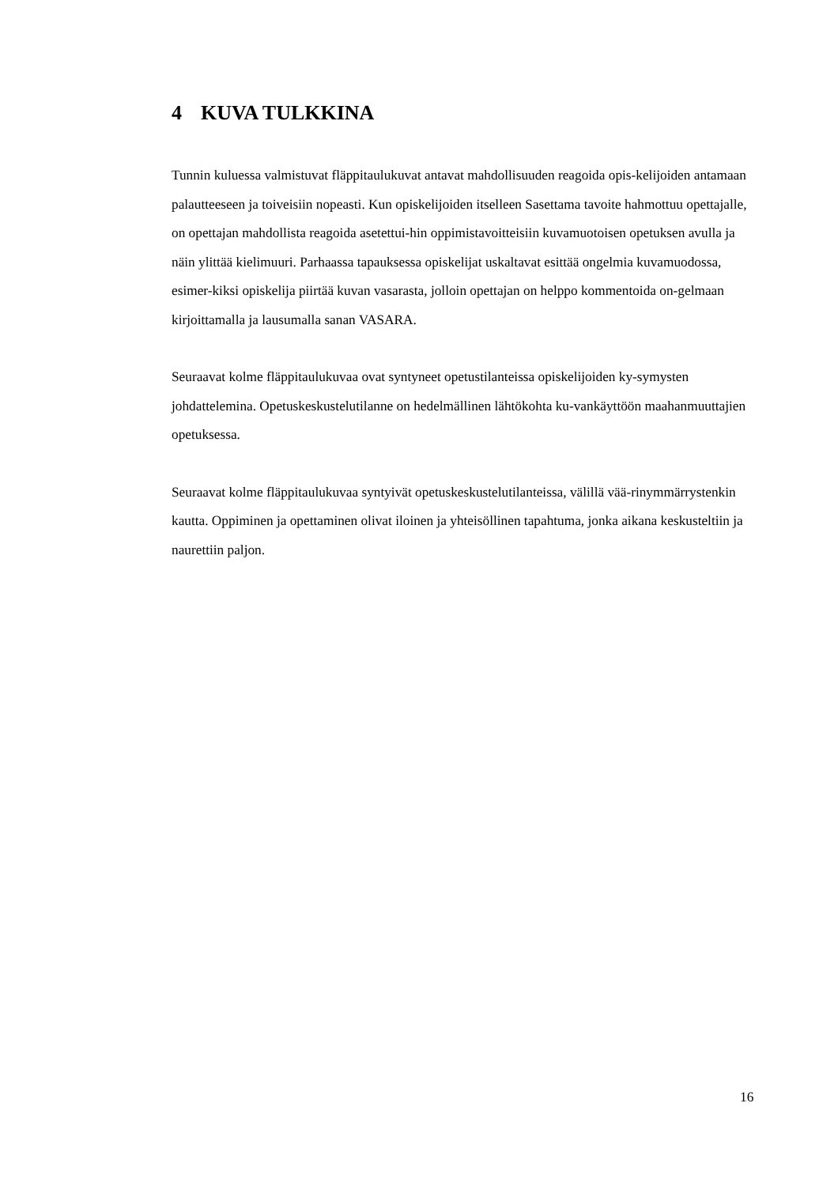4 KUVA TULKKINA
Tunnin kuluessa valmistuvat fläppitaulukuvat antavat mahdollisuuden reagoida opis-kelijoiden antamaan palautteeseen ja toiveisiin nopeasti. Kun opiskelijoiden itselleen Sasettama tavoite hahmottuu opettajalle, on opettajan mahdollista reagoida asetettui-hin oppimistavoitteisiin kuvamuotoisen opetuksen avulla ja näin ylittää kielimuuri. Parhaassa tapauksessa opiskelijat uskaltavat esittää ongelmia kuvamuodossa, esimer-kiksi opiskelija piirtää kuvan vasarasta, jolloin opettajan on helppo kommentoida on-gelmaan kirjoittamalla ja lausumalla sanan VASARA.
Seuraavat kolme fläppitaulukuvaa ovat syntyneet opetustilanteissa opiskelijoiden ky-symysten johdattelemina. Opetuskeskustelutilanne on hedelmällinen lähtökohta ku-vankäyttöön maahanmuuttajien opetuksessa.
Seuraavat kolme fläppitaulukuvaa syntyivät opetuskeskustelutilanteissa, välillä vää-rinymmärrystenkin kautta. Oppiminen ja opettaminen olivat iloinen ja yhteisöllinen tapahtuma, jonka aikana keskusteltiin ja naurettiin paljon.
16